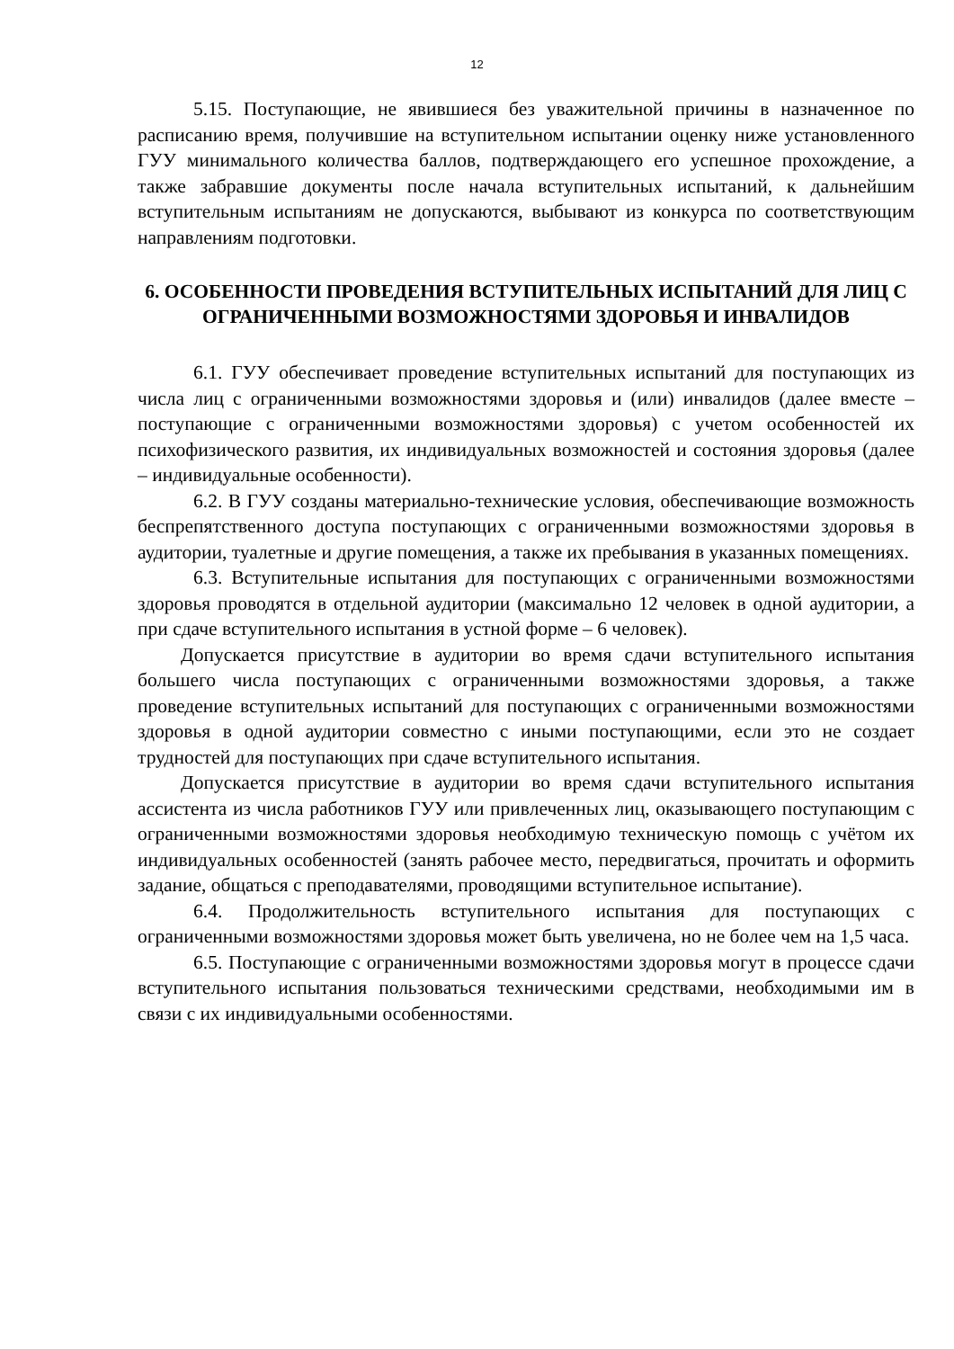12
5.15. Поступающие, не явившиеся без уважительной причины в назначенное по расписанию время, получившие на вступительном испытании оценку ниже установленного ГУУ минимального количества баллов, подтверждающего его успешное прохождение, а также забравшие документы после начала вступительных испытаний, к дальнейшим вступительным испытаниям не допускаются, выбывают из конкурса по соответствующим направлениям подготовки.
6. ОСОБЕННОСТИ ПРОВЕДЕНИЯ ВСТУПИТЕЛЬНЫХ ИСПЫТАНИЙ ДЛЯ ЛИЦ С ОГРАНИЧЕННЫМИ ВОЗМОЖНОСТЯМИ ЗДОРОВЬЯ И ИНВАЛИДОВ
6.1. ГУУ обеспечивает проведение вступительных испытаний для поступающих из числа лиц с ограниченными возможностями здоровья и (или) инвалидов (далее вместе – поступающие с ограниченными возможностями здоровья) с учетом особенностей их психофизического развития, их индивидуальных возможностей и состояния здоровья (далее – индивидуальные особенности).
6.2. В ГУУ созданы материально-технические условия, обеспечивающие возможность беспрепятственного доступа поступающих с ограниченными возможностями здоровья в аудитории, туалетные и другие помещения, а также их пребывания в указанных помещениях.
6.3. Вступительные испытания для поступающих с ограниченными возможностями здоровья проводятся в отдельной аудитории (максимально 12 человек в одной аудитории, а при сдаче вступительного испытания в устной форме – 6 человек).
Допускается присутствие в аудитории во время сдачи вступительного испытания большего числа поступающих с ограниченными возможностями здоровья, а также проведение вступительных испытаний для поступающих с ограниченными возможностями здоровья в одной аудитории совместно с иными поступающими, если это не создает трудностей для поступающих при сдаче вступительного испытания.
Допускается присутствие в аудитории во время сдачи вступительного испытания ассистента из числа работников ГУУ или привлеченных лиц, оказывающего поступающим с ограниченными возможностями здоровья необходимую техническую помощь с учётом их индивидуальных особенностей (занять рабочее место, передвигаться, прочитать и оформить задание, общаться с преподавателями, проводящими вступительное испытание).
6.4. Продолжительность вступительного испытания для поступающих с ограниченными возможностями здоровья может быть увеличена, но не более чем на 1,5 часа.
6.5. Поступающие с ограниченными возможностями здоровья могут в процессе сдачи вступительного испытания пользоваться техническими средствами, необходимыми им в связи с их индивидуальными особенностями.